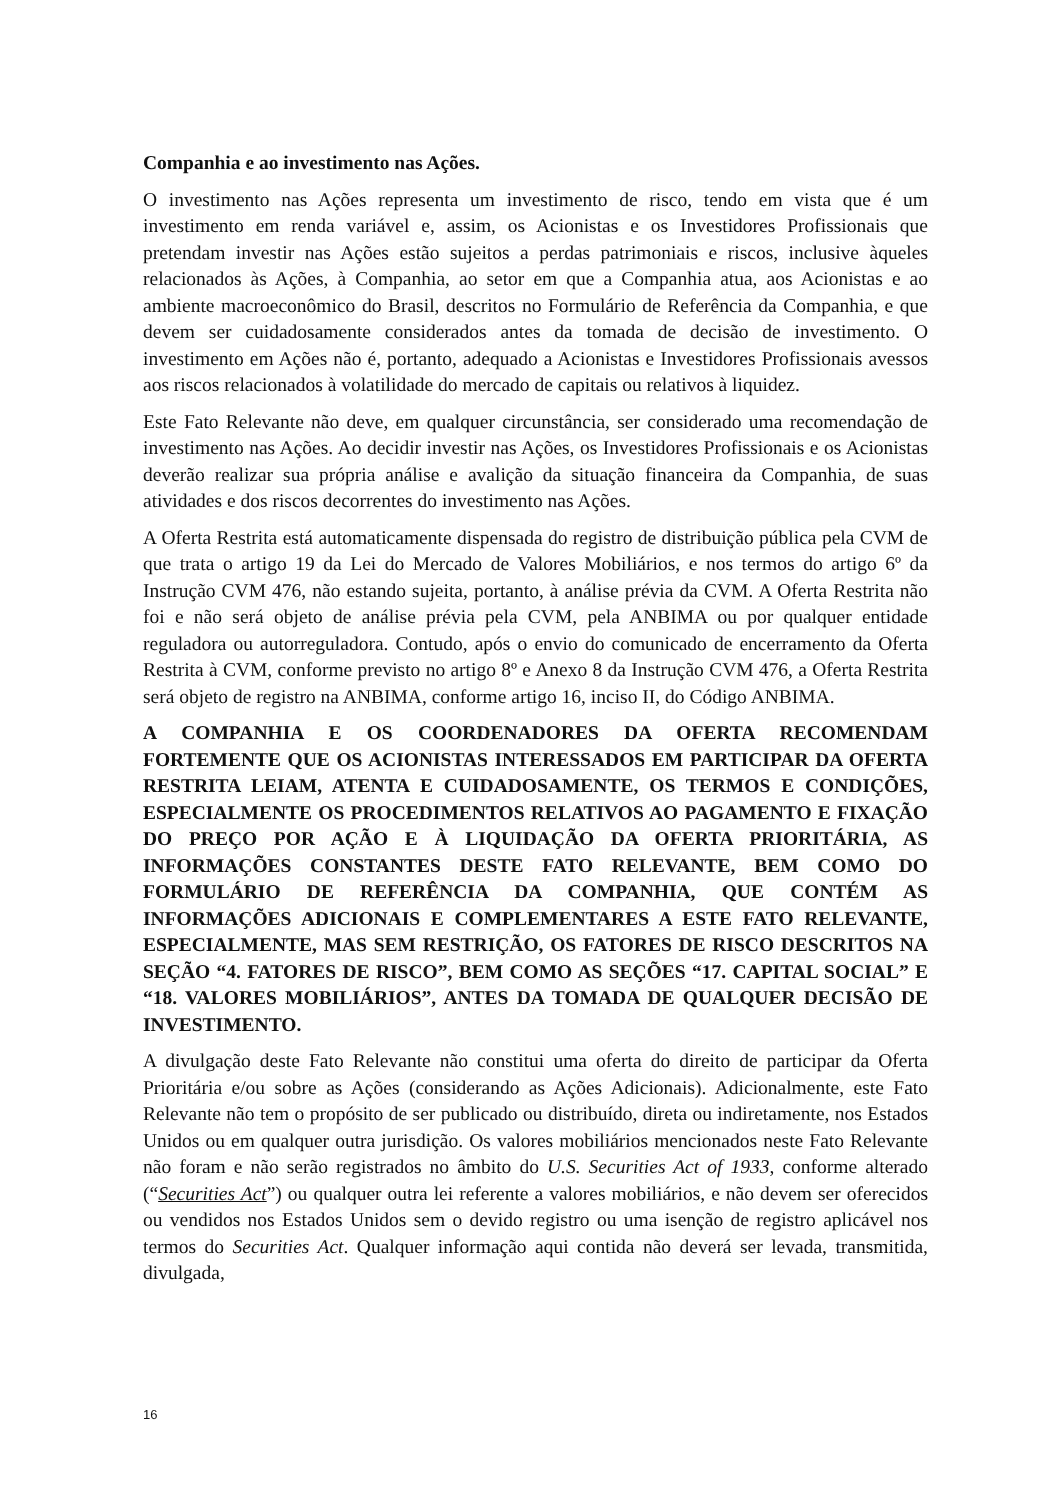Companhia e ao investimento nas Ações.
O investimento nas Ações representa um investimento de risco, tendo em vista que é um investimento em renda variável e, assim, os Acionistas e os Investidores Profissionais que pretendam investir nas Ações estão sujeitos a perdas patrimoniais e riscos, inclusive àqueles relacionados às Ações, à Companhia, ao setor em que a Companhia atua, aos Acionistas e ao ambiente macroeconômico do Brasil, descritos no Formulário de Referência da Companhia, e que devem ser cuidadosamente considerados antes da tomada de decisão de investimento. O investimento em Ações não é, portanto, adequado a Acionistas e Investidores Profissionais avessos aos riscos relacionados à volatilidade do mercado de capitais ou relativos à liquidez.
Este Fato Relevante não deve, em qualquer circunstância, ser considerado uma recomendação de investimento nas Ações. Ao decidir investir nas Ações, os Investidores Profissionais e os Acionistas deverão realizar sua própria análise e avalição da situação financeira da Companhia, de suas atividades e dos riscos decorrentes do investimento nas Ações.
A Oferta Restrita está automaticamente dispensada do registro de distribuição pública pela CVM de que trata o artigo 19 da Lei do Mercado de Valores Mobiliários, e nos termos do artigo 6º da Instrução CVM 476, não estando sujeita, portanto, à análise prévia da CVM. A Oferta Restrita não foi e não será objeto de análise prévia pela CVM, pela ANBIMA ou por qualquer entidade reguladora ou autorreguladora. Contudo, após o envio do comunicado de encerramento da Oferta Restrita à CVM, conforme previsto no artigo 8º e Anexo 8 da Instrução CVM 476, a Oferta Restrita será objeto de registro na ANBIMA, conforme artigo 16, inciso II, do Código ANBIMA.
A COMPANHIA E OS COORDENADORES DA OFERTA RECOMENDAM FORTEMENTE QUE OS ACIONISTAS INTERESSADOS EM PARTICIPAR DA OFERTA RESTRITA LEIAM, ATENTA E CUIDADOSAMENTE, OS TERMOS E CONDIÇÕES, ESPECIALMENTE OS PROCEDIMENTOS RELATIVOS AO PAGAMENTO E FIXAÇÃO DO PREÇO POR AÇÃO E À LIQUIDAÇÃO DA OFERTA PRIORITÁRIA, AS INFORMAÇÕES CONSTANTES DESTE FATO RELEVANTE, BEM COMO DO FORMULÁRIO DE REFERÊNCIA DA COMPANHIA, QUE CONTÉM AS INFORMAÇÕES ADICIONAIS E COMPLEMENTARES A ESTE FATO RELEVANTE, ESPECIALMENTE, MAS SEM RESTRIÇÃO, OS FATORES DE RISCO DESCRITOS NA SEÇÃO “4. FATORES DE RISCO”, BEM COMO AS SEÇÕES “17. CAPITAL SOCIAL” E “18. VALORES MOBILIÁRIOS”, ANTES DA TOMADA DE QUALQUER DECISÃO DE INVESTIMENTO.
A divulgação deste Fato Relevante não constitui uma oferta do direito de participar da Oferta Prioritária e/ou sobre as Ações (considerando as Ações Adicionais). Adicionalmente, este Fato Relevante não tem o propósito de ser publicado ou distribuído, direta ou indiretamente, nos Estados Unidos ou em qualquer outra jurisdição. Os valores mobiliários mencionados neste Fato Relevante não foram e não serão registrados no âmbito do U.S. Securities Act of 1933, conforme alterado (“Securities Act”) ou qualquer outra lei referente a valores mobiliários, e não devem ser oferecidos ou vendidos nos Estados Unidos sem o devido registro ou uma isenção de registro aplicável nos termos do Securities Act. Qualquer informação aqui contida não deverá ser levada, transmitida, divulgada,
16